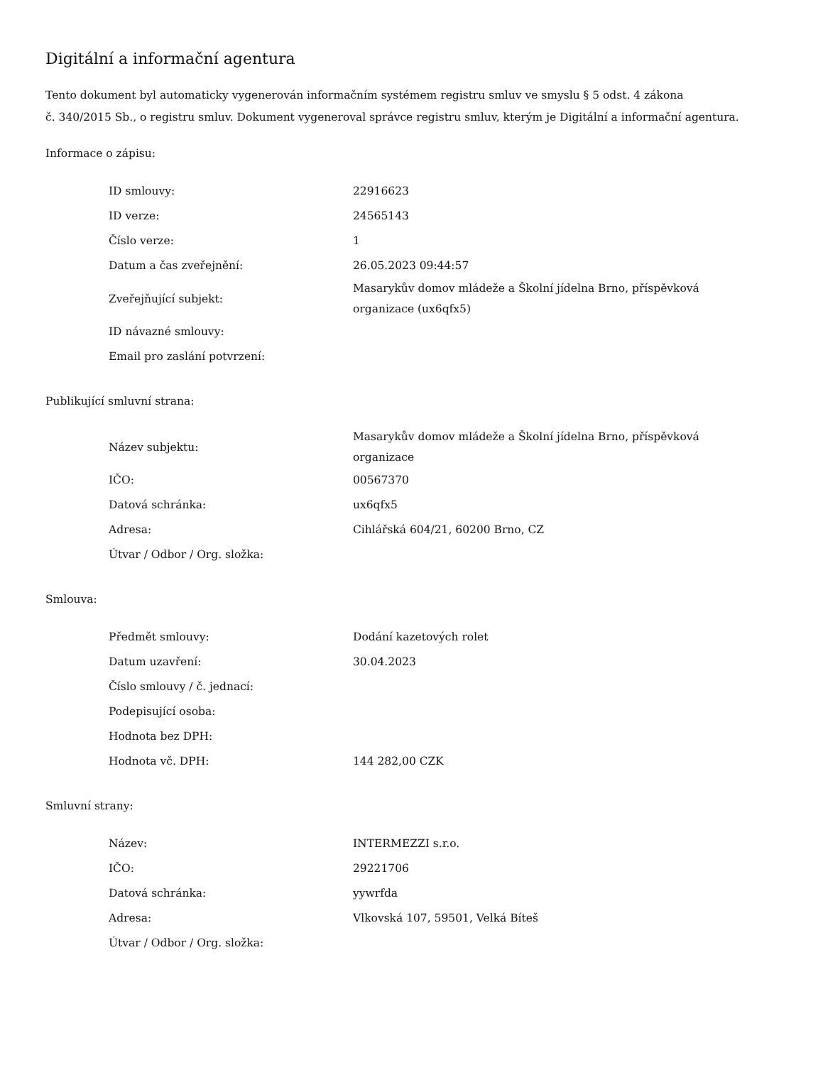Digitální a informační agentura
Tento dokument byl automaticky vygenerován informačním systémem registru smluv ve smyslu § 5 odst. 4 zákona
č. 340/2015 Sb., o registru smluv. Dokument vygeneroval správce registru smluv, kterým je Digitální a informační agentura.
Informace o zápisu:
| ID smlouvy: | 22916623 |
| ID verze: | 24565143 |
| Číslo verze: | 1 |
| Datum a čas zveřejnění: | 26.05.2023 09:44:57 |
| Zveřejňující subjekt: | Masarykův domov mládeže a Školní jídelna Brno, příspěvková organizace (ux6qfx5) |
| ID návazné smlouvy: | |
| Email pro zaslání potvrzení: | |
Publikující smluvní strana:
| Název subjektu: | Masarykův domov mládeže a Školní jídelna Brno, příspěvková organizace |
| IČO: | 00567370 |
| Datová schránka: | ux6qfx5 |
| Adresa: | Cihlářská 604/21, 60200 Brno, CZ |
| Útvar / Odbor / Org. složka: | |
Smlouva:
| Předmět smlouvy: | Dodání kazetových rolet |
| Datum uzavření: | 30.04.2023 |
| Číslo smlouvy / č. jednací: | |
| Podepisující osoba: | |
| Hodnota bez DPH: | |
| Hodnota vč. DPH: | 144 282,00 CZK |
Smluvní strany:
| Název: | INTERMEZZI s.r.o. |
| IČO: | 29221706 |
| Datová schránka: | yywrfda |
| Adresa: | Vlkovská 107, 59501, Velká Bíteš |
| Útvar / Odbor / Org. složka: | |